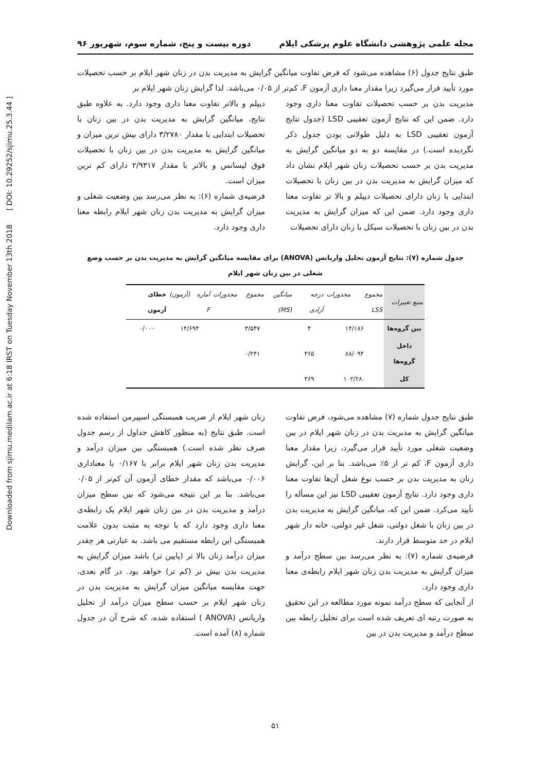Downloaded from sjimu.medilam.ac.ir at 6:18 IRST on Tuesday November 13th 2018 [ DOI: 10.29252/sjimu.25.3.44 ]
مجله علمی پژوهشی دانشگاه علوم پزشکی ایلام دوره بیست و پنج، شماره سوم، شهریور ۹۶
طبق نتایج جدول (۶) مشاهده می‌شود که فرض تفاوت میانگین گرایش به مدیریت بدن در زنان شهر ایلام بر حسب تحصیلات مورد تأیید قرار می‌گیرد زیرا مقدار معنا داری آزمون F، کم‌تر از ۰/۰۵ می‌باشد. لذا گرایش زنان شهر ایلام بر
مدیریت بدن بر حسب تحصیلات تفاوت معنا داری وجود دارد. ضمن این که نتایج آزمون تعقیبی LSD (جدول نتایج آزمون تعقیبی LSD به دلیل طولانی بودن جدول ذکر نگردیده است.) در مقایسه دو به دو میانگین گرایش به مدیریت بدن بر حسب تحصیلات زنان شهر ایلام نشان داد که میزان گرایش به مدیریت بدن در بین زنان با تحصیلات ابتدایی با زنان دارای تحصیلات دیپلم و بالا تر تفاوت معنا داری وجود دارد. ضمن این که میزان گرایش به مدیریت بدن در بین زنان با تحصیلات سیکل با زنان دارای تحصیلات
دیپلم و بالاتر تفاوت معنا داری وجود دارد. به علاوه طبق نتایج، میانگین گرایش به مدیریت بدن در بین زنان با تحصیلات ابتدایی با مقدار ۳/۲۷۸۰ دارای بیش ترین میزان و میانگین گرایش به مدیریت بدن در بین زنان با تحصیلات فوق لیسانس و بالاتر با مقدار ۲/۹۳۱۷ دارای کم ترین میزان است.
فرضیه‌ی شماره (۶): به نظر می‌رسد بین وضعیت شغلی و میزان گرایش به مدیریت بدن زنان شهر ایلام رابطه معنا داری وجود دارد.
جدول شماره (۷): نتایج آزمون تحلیل واریانس (ANOVA) برای مقایسه میانگین گرایش به مدیریت بدن بر حسب وضع شغلی در بین زنان شهر ایلام
| منبع تغییرات | مجموع مجذورات LSS | درجه آزادی | میانگین مجموع مجذورات (MS) | آماره (آزمون) F | خطای آزمون |
| --- | --- | --- | --- | --- | --- |
| بین گروه‌ها | ۱۴/۱۸۶ | ۴ | ۳/۵۴۷ | ۱۴/۶۹۴ | ۰/۰۰۰ |
| داخل گروه‌ها | ۸۸/۰۹۴ | ۳۶۵ | ۰/۲۴۱ | | |
| کل | ۱۰۲/۲۸۰ | ۳۶۹ | | | |
طبق نتایج جدول شماره (۷) مشاهده می‌شود، فرض تفاوت میانگین گرایش به مدیریت بدن در زنان شهر ایلام در بین وضعیت شغلی مورد تأیید قرار می‌گیرد، زیرا مقدار معنا داری آزمون F، کم تر از ۵٪ می‌باشد. بنا بر این، گرایش زنان به مدیریت بدن بر حسب نوع شغل آن‌ها تفاوت معنا داری وجود دارد. نتایج آزمون تعقیبی LSD نیز این مسأله را تأیید می‌کرد. ضمن این که، میانگین گرایش به مدیریت بدن در بین زنان با شغل دولتی، شغل غیر دولتی، خانه دار شهر ایلام در حد متوسط قرار دارند.
فرضیه‌ی شماره (۷): به نظر می‌رسد بین سطح درآمد و میزان گرایش به مدیریت بدن زنان شهر ایلام رابطه‌ی معنا داری وجود دارد.
از آنجایی که سطح درآمد نمونه مورد مطالعه در این تحقیق به صورت رتبه ای تعریف شده است برای تحلیل رابطه بین سطح درآمد و مدیریت بدن در بین
زنان شهر ایلام از ضریب همبستگی اسپیرمن استفاده شده است. طبق نتایج (به منظور کاهش جداول از رسم جدول صرف نظر شده است.) همبستگی بین میزان درآمد و مدیریت بدن زنان شهر ایلام برابر با ۰/۱۶۷ با معناداری ۰/۰۰۶ می‌باشد که مقدار خطای آزمون آن کم‌تر از ۰/۰۵ می‌باشد. بنا بر این نتیجه می‌شود که بین سطح میزان درآمد و مدیریت بدن در بین زنان شهر ایلام یک رابطه‌ی معنا داری وجود دارد که با توجه به مثبت بدون علامت همبستگی این رابطه مستقیم می باشد. به عبارتی هر چقدر میزان درآمد زنان بالا تر (پایین تر) باشد میزان گرایش به مدیریت بدن بیش تر (کم تر) خواهد بود. در گام بعدی، جهت مقایسه میانگین میزان گرایش به مدیریت بدن در زنان شهر ایلام بر حسب سطح میزان درآمد از تحلیل واریانس (ANOVA ) استفاده شده، که شرح آن در جدول شماره (۸) آمده است.
۵۱